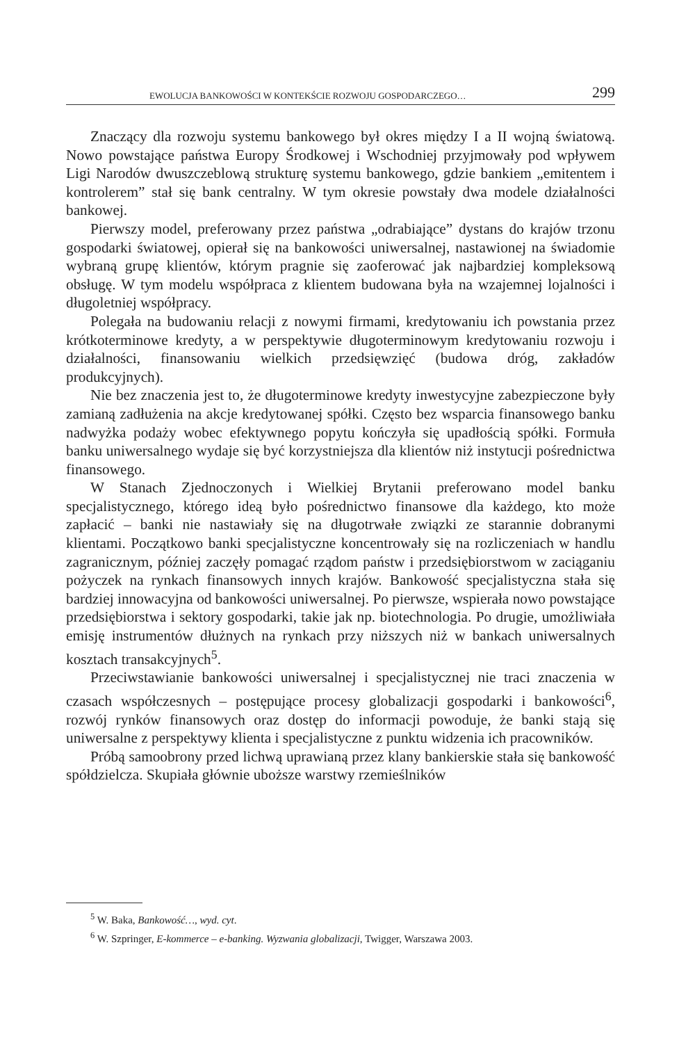EWOLUCJA BANKOWOŚCI W KONTEKŚCIE ROZWOJU GOSPODARCZEGO… 299
Znaczący dla rozwoju systemu bankowego był okres między I a II wojną światową. Nowo powstające państwa Europy Środkowej i Wschodniej przyjmowały pod wpływem Ligi Narodów dwuszczeblową strukturę systemu bankowego, gdzie bankiem „emitentem i kontrolerem” stał się bank centralny. W tym okresie powstały dwa modele działalności bankowej.
Pierwszy model, preferowany przez państwa „odrabiające” dystans do krajów trzonu gospodarki światowej, opierał się na bankowości uniwersalnej, nastawionej na świadomie wybraną grupę klientów, którym pragnie się zaoferować jak najbardziej kompleksową obsługę. W tym modelu współpraca z klientem budowana była na wzajemnej lojalności i długoletniej współpracy.
Polegała na budowaniu relacji z nowymi firmami, kredytowaniu ich powstania przez krótkoterminowe kredyty, a w perspektywie długoterminowym kredytowaniu rozwoju i działalności, finansowaniu wielkich przedsięwzięć (budowa dróg, zakładów produkcyjnych).
Nie bez znaczenia jest to, że długoterminowe kredyty inwestycyjne zabezpieczone były zamianą zadłużenia na akcje kredytowanej spółki. Często bez wsparcia finansowego banku nadwyżka podaży wobec efektywnego popytu kończyła się upadłością spółki. Formuła banku uniwersalnego wydaje się być korzystniejsza dla klientów niż instytucji pośrednictwa finansowego.
W Stanach Zjednoczonych i Wielkiej Brytanii preferowano model banku specjalistycznego, którego ideą było pośrednictwo finansowe dla każdego, kto może zapłacić – banki nie nastawiały się na długotrwałe związki ze starannie dobranymi klientami. Początkowo banki specjalistyczne koncentrowały się na rozliczeniach w handlu zagranicznym, później zaczęły pomagać rządom państw i przedsiębiorstwom w zaciąganiu pożyczek na rynkach finansowych innych krajów. Bankowość specjalistyczna stała się bardziej innowacyjna od bankowości uniwersalnej. Po pierwsze, wspierała nowo powstające przedsiębiorstwa i sektory gospodarki, takie jak np. biotechnologia. Po drugie, umożliwiała emisję instrumentów dłużnych na rynkach przy niższych niż w bankach uniwersalnych kosztach transakcyjnych<sup>5</sup>.
Przeciwstawianie bankowości uniwersalnej i specjalistycznej nie traci znaczenia w czasach współczesnych – postępujące procesy globalizacji gospodarki i bankowości<sup>6</sup>, rozwój rynków finansowych oraz dostęp do informacji powoduje, że banki stają się uniwersalne z perspektywy klienta i specjalistyczne z punktu widzenia ich pracowników.
Próbą samoobrony przed lichwą uprawianą przez klany bankierskie stała się bankowość spółdzielcza. Skupiała głównie uboższe warstwy rzemieślników
<sup>5</sup> W. Baka, Bankowość…, wyd. cyt.
<sup>6</sup> W. Szpringer, E-kommerce – e-banking. Wyzwania globalizacji, Twigger, Warszawa 2003.